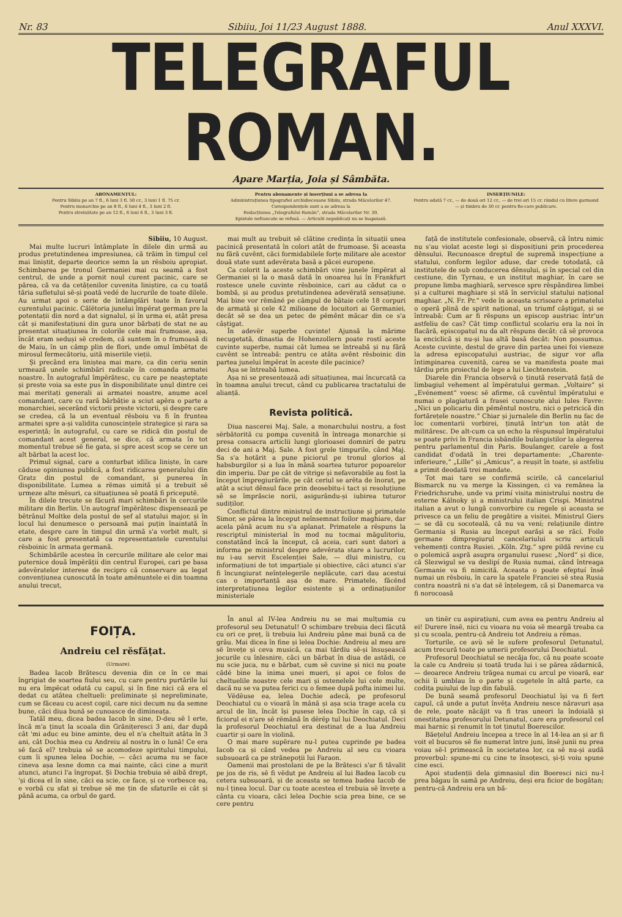Nr. 83 Sibiiu, Joi 11/23 August 1888. Anul XXXVI.
TELEGRAFUL ROMAN.
Apare Marția, Joia și Sâmbăta.
ABONAMENTUL:
Pentru Sibiiu pe an 7 fl., 6 luni 3 fl. 50 cr., 3 luni 1 fl. 75 cr.
Pentru monarchie pe an 8 fl., 6 luni 4 fl., 3 luni 2 fl.
Pentru streinătate pe an 12 fl., 6 luni 6 fl., 3 luni 3 fl.
Pentru abonamente și inserțiuni a se adresa la
Administrațiunea tipografiei archidiecesane Sibiiu, strada Măcelarilor 47.
Corespondențele sunt a se adresa la
Redacțiunea „Telegrafului Român“, strada Măcelarilor Nr. 30.
Epistole nefrancate se refusă. — Articulii nepublicați nu se înapoiază.
INSERȚIUNILE:
Pentru odată 7 cr., — de două ori 12 cr., — de trei ori 15 cr. rândul cu litere garmond — și timbru de 30 cr. pentru fie-care publicare.
Sibiiu, 10 August.
Mai multe lucruri întâmplate în dilele din urmă au produs pretutindenea impresiunea, că trăim în timpul cel mai liniștit, departe deorice semn la un rĕsboiu apropiat. Schimbarea pe tronul Germaniei mai cu seamă a fost centrul, de unde a pornit noul curent pacinic, care se părea, că va da cetățenilor cuvenita liniștire, ca cu toată tăria sufletului sĕ-și poată vedé de lucrurile de toate dilele. Au urmat apoi o serie de întâmplări toate în favorul curentului pacinic. Călĕtoria junelui împĕrat german pre la potentații din nord a dat signalul, și în urma ei, atât presa cât și manifestațiuni din gura unor bărbați de stat ne au presentat situațiunea în colorile cele mai frumoase, așa, încât eram seduși sĕ credem, că suntem în o frumoasă di de Maiu, în un câmp plin de flori, unde omul îmbĕtat de mirosul fermecătoriu, uită miseriile vieții.
Și precând era liniștea mai mare, ca din ceriu senin urmează unele schimbări radicale în comanda armatei noastre. În autograful împĕrătesc, cu care pe neașteptate și preste voia sa este pus în disponibilitate unul dintre cei mai meritați generali ai armatei noastre, anume acel comandant, care cu rară bărbăție a sciut apĕra o parte a monarchiei, secerând victorii preste victorii, și despre care se credea, că la un eventual rĕsboiu va fi în fruntea armatei spre a-și validita cunoscințele strategice și rara sa esperință; în autograful, cu care se ridică din postul de comandant acest general, se dice, că armata în tot momentul trebue sĕ fie gata, și spre acest scop se cere un alt bărbat la acest loc.
Primul signal, care a conturbat idilica liniște, în care căduse opiniunea publică, a fost ridicarea generalului din Gratz din postul de comandant, și punerea în disponibilitate. Lumea a rĕmas uimită și a trebuit sĕ urmeze alte mĕsuri, ca situațiunea sĕ poată fi priceputĕ.
În dilele trecute se făcură mari schimbări în cercurile militare din Berlin. Un autograf împĕrătesc dispensează pe bĕtrânul Moltke dela postul de șef al statului major, și în locul lui denumesce o persoană mai puțin înaintată în etate, despre care în timpul din urmă s'a vorbit mult, și care a fost presentată ca representantele curentului rĕsboinic în armata germană.
Schimbările acestea în cercurile militare ale celor mai puternice două împĕrății din centrul Europei, cari pe basa adevĕratelor interese de recipro că conservare au legat convențiunea cunoscută în toate amĕnuntele ei din toamna anului trecut,
mai mult au trebuit sĕ clătine credința în situații unea pacinică presentată în colori atât de frumoase. Și aceasta nu fără cuvênt, căci formidabilele forțe militare ale acestor două state sunt adevĕrata basă a păcei europene.
Ca colorit la aceste schimbări vine junele împĕrat al Germaniei și la o masă dată în onoarea lui în Frankfurt rostesce unele cuvinte rĕsboinice, cari au cădut ca o bombă, și au produs pretutindenea adevĕrată sensațiune. Mai bine vor rĕmâné pe câmpul de bătaie cele 18 corpuri de armată și cele 42 milioane de locuitori ai Germaniei, decât sĕ se dea un petec de pĕmênt măcar din ce s'a câștigat.
În adevĕr superbe cuvinte! Ajunsă la mărime necugetată, dinastia de Hohenzollern poate rostí aceste cuvinte superbe, numai cât lumea se întreabă și nu fără cuvênt se întreabă: pentru ce atâta avênt rĕsboinic din partea junelui împĕrat în aceste dile pacinice?
Așa se întreabă lumea.
Așa ni se presentează adi situațiunea, mai încurcată ca în toamna anului trecut, când cu publicarea tractatului de alianță.
Revista politică.
Diua nascerei Maj. Sale, a monarchului nostru, a fost sĕrbătorită cu pompa cuvenită în întreaga monarchie și presa consacra articlii lungi glorioasei domnirí de patru deci de ani a Maj. Sale. A fost grele timpurile, când Maj. Sa s'a hotărit a pune piciorul pe tronul glorios al habsburgilor și a lua în mână soartea tuturor popoarelor din imperiu. Dar pe cât de vitrige și nefavorabile au fost la început împregiurările, pe cât ceriul se arĕta de înorat, pe atât a sciut dênsul face prin deosebitu-i tact și resoluțiune sĕ se împrăscie norii, asigurându-și iubirea tuturor sudiților.
Conflictul dintre ministrul de instrucțiune și primatele Simor, se părea la început neînsemnat foilor maghiare, dar acela până acum nu s'a aplanat. Primatele a rĕspuns la rescriptul ministerial în mod nu tocmai măgulitoriu, constatând încă la început, că aceia, cari sunt datori a informa pe ministrul despre adevĕrata stare a lucrurilor, nu i-au servit Escelenției Sale, — dlui ministru, cu informațiuni de tot imparțiale și obiective, căci atunci s'ar fi încungiurat neînțelegerile neplăcute, cari dau acestui cas o importanță așa de mare. Primatele, făcĕnd interpretațiunea legilor esistente și a ordinațiunilor ministeriale
față de institutele confesionale, observă, că întru nimic nu s'au violat aceste legi și disposițiuni prin procederea dênsului. Recunoasce dreptul de supremă inspecțiune a statului, conform legilor aduse, dar crede totodată, că institutele de sub conducerea dênsului, și în special cel din cestiune, din Tyrnau, e un institut maghiar, în care se propune limba maghiară, servesce spre rĕspândirea limbei și a culturei maghiare și stă în serviciul statului național maghiar. „N. Fr. Pr.“ vede în aceasta scrisoare a primatelui o operă plină de spirit național, un triumf câștigat, și se întreabă: Cum ar fi rĕspuns un episcop austriac într'un astfeliu de cas? Cât timp conflictul scolariu era la noi în flacără, episcopatul nu da alt rĕspuns decât: că sĕ provoca la enciclică și nu-și lua altă basă decât: Non possumus. Aceste cuvinte, destul de grave din partea unei foi vieneze la adresa episcopatului austriac, de sigur vor afla întimpinarea cuvenită, carea se va manifesta poate mai tărdiu prin proiectul de lege a lui Liechtenstein.
Diarele din Francia observă o ținută reservată față de limbagiul vehement al împĕratului german. „Voltaire“ și „Evénement“ voesc sĕ afirme, că cuvêntul împĕratului e numai o plagiatură a frasei cunoscute alui Iules Favre: „Nici un policariu din pĕmêntul nostru, nici o petricică din fortărețele noastre.“ Chiar și jurnalele din Berlin nu fac de loc comentarii vorbirei, ținută într'un ton atât de milităresc. De alt-cum ca un echo la rĕspunsul împĕratului se poate prívi în Francia isbândile bulangistilor la alegerea pentru parlamentul din Paris. Boulanger, carele a fost candidat d'odată în trei departamente: „Charente-inferieure,“ „Lille“ și „Amicus“, a reușit în toate, și astfeliu a primit deodată trei mandate.
Tot mai tare se confirmă scirile, că cancelariul Bismarck nu va merge la Kissingen, ci va remânea la Friedrichsruhe, unde va primí visita ministrului nostru de esterne Kálnoky și a ministrului italian Crispi. Ministrul italian a avut o lungă convorbire cu regele și aceasta se privesce ca un feliu de pregătire a visitei. Ministrul Giers — se dă cu socoteală, că nu va vení; relațiunile dintre Germania și Rusia au început earăși a se răcí. Foile germane dimpregiurul cancelariului scriu articuli vehemenți contra Rusiei. „Köln. Ztg.“ spre pildă revine cu o polemică aspră asupra organului rusesc „Nord“ și dice, că Slezwigul se va deslipí de Rusia numai, când întreaga Germanie va fi nimicită. Aceasta o poate efeptuí însĕ numai un rĕsboiu, în care la spatele Franciei sĕ stea Rusia contra noastră ni s'a dat sĕ înțelegem, că și Danemarca va fi norocoasă
FOIȚA.
Andreiu cel rĕsfățat.
(Urmare).
Badea Iacob Brătescu devenia din ce în ce mai îngrigiat de soartea fiului seu, cu care pentru purtările lui nu era împĕcat odată cu capul, și în fine nici că era el dedat cu atâtea cheltueli: preliminate și nepreliminate, cum se făceau cu acest copil, care nici decum nu da semne bune, căci diua bună se cunoasce de dimineața.
Tatăl meu, dicea badea Iacob în sine, D-deu sĕ l erte, încă m'a ținut la scoala din Grănițeresci 3 ani, dar după cât 'mi aduc eu bine aminte, deu el n'a cheltuit atâta în 3 ani, cât Dochia mea cu Andreiu al nostru în o lună! Ce era sĕ facă el? trebuia sĕ se acomodeze spiritului timpului, cum îi spunea lelea Dochie, — căci acuma nu se face cineva așa lesne domn ca mai nainte, căci cine a murit atunci, atunci l'a îngropat. Și Dochia trebuia sĕ aibă drept, 'și dicea el în sine, căci ea scie, ce face, și ce vorbesce ea, e vorbă cu sfat și trebue sĕ me țin de sfaturile ei cât și până acuma, ca orbul de gard.
În anul al IV-lea Andreiu nu se mai mulțumia cu profesorul seu Detunatul! O schimbare trebuia deci făcută cu ori ce preț, îi trebuia lui Andreiu pâne mai bună ca de grâu. Mai dicea în fine și lelea Dochie: Andreiu al meu are sĕ învețe și ceva musică, ca mai tărdiu sĕ-și însușească jocurile cu înlesnire, căci un bărbat în diua de astădi, ce nu scie juca, nu e bărbat, cum sĕ cuvine și nici nu poate cădé bine la inima unei mueri, și apoi ce folos de cheltuelile noastre cele mari și ostenelele lui cele multe, dacă nu se va putea ferici cu o femee după pofta inimei lui.
Vĕdĕuse ea, lelea Dochie adecă, pe profesorul Deochiatul cu o vioară în mână și așa scia trage acela cu arcul de lin, încât își pusese lelea Dochie în cap, că și ficiorul ei n'are sĕ rĕmână în dĕrĕp tul lui Deochiatul. Deci la profesorul Deochiatul era destinat de a lua Andreiu cuartir și oare în violină.
O mai mare supĕrare nu-l putea cuprinde pe badea Iacob ca și când vedea pe Andreiu al seu cu vioara subsuoară ca pe strănepoții lui Faraon.
Oamenii mai prostolani de pe la Brătesci s'ar fi tăvalit pe jos de ris, sĕ fi vĕdut pe Andreiu al lui Badea Iacob cu cetera subsuoară, și de aceasta se temea badea Iacob de nu-l ținea locul. Dar cu toate acestea el trebuia sĕ învețe a cânta cu vioara, căci lelea Dochie scia prea bine, ce se cere pentru
un tinĕr cu aspirațiuni, cum avea ea pentru Andreiu al ei! Durere însĕ, nici cu vioara nu voia sĕ meargă treaba ca și cu scoala, pentru-că Andreiu tot Andreiu a rĕmas.
Torturile, ce avù sĕ le sufere profesorul Detunatul, acum trecură toate pe umerii profesorului Deochiatul.
Profesorul Deochiatul se necăja foc, că nu poate scoate la cale cu Andreiu și toată truda lui i se părea zădarnică, — deoarece Andreiu trăgea numai cu arcul pe vioară, ear ochii îi umblau în o parte și cugetele în altă parte, ca codița puiului de lup din fabulă.
De bună seamă profesorul Deochiatul își va fi fert capul, că unde a putut învĕța Andreiu nesce năravuri așa de rele, poate năcăjit va fi tras uneori la îndoială și onestitatea profesorului Detunatul, care era profesorul cel mai harnic și renumit în tot ținutul Boerescilor.
Băețelul Andreiu începea a trece în al 14-lea an și ar fi voit el bucuros sĕ fie numerat între juni, însĕ junii nu prea voiau sĕ-l primească în societatea lor, ca sĕ nu-și audă proverbul: spune-mi cu cine te însoțesci, și-ți voiu spune cine esci.
Apoi studenții dela gimnasiul din Boeresci nici nu-l prea băgau în samă pe Andreiu, deși era ficior de bogătan; pentru-că Andreiu era un bă-